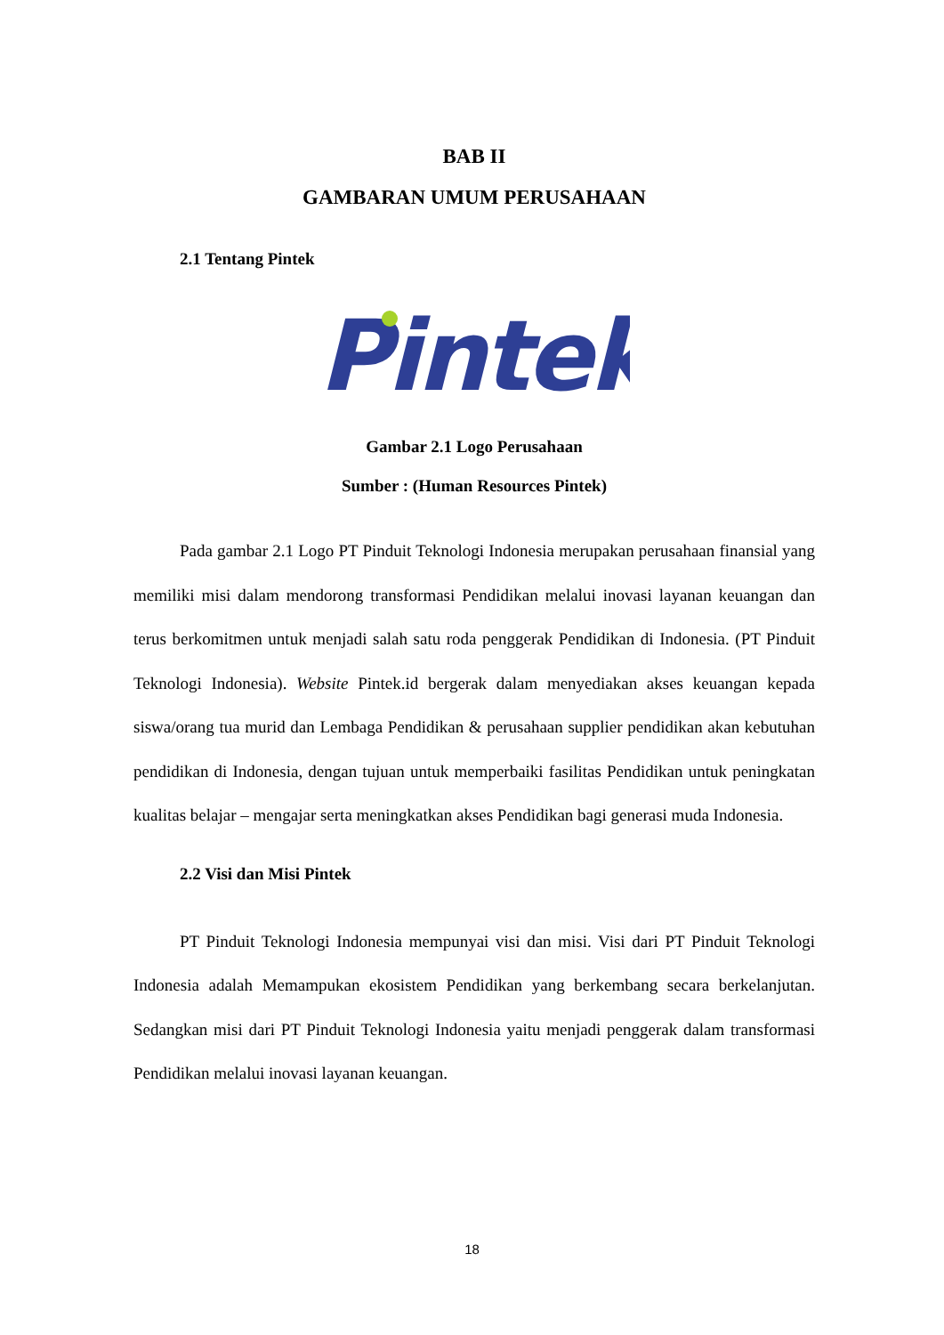BAB II
GAMBARAN UMUM PERUSAHAAN
2.1 Tentang Pintek
Pintek
Gambar 2.1 Logo Perusahaan
Sumber : (Human Resources Pintek)
Pada gambar 2.1 Logo PT Pinduit Teknologi Indonesia merupakan perusahaan finansial yang memiliki misi dalam mendorong transformasi Pendidikan melalui inovasi layanan keuangan dan terus berkomitmen untuk menjadi salah satu roda penggerak Pendidikan di Indonesia. (PT Pinduit Teknologi Indonesia). Website Pintek.id bergerak dalam menyediakan akses keuangan kepada siswa/orang tua murid dan Lembaga Pendidikan & perusahaan supplier pendidikan akan kebutuhan pendidikan di Indonesia, dengan tujuan untuk memperbaiki fasilitas Pendidikan untuk peningkatan kualitas belajar – mengajar serta meningkatkan akses Pendidikan bagi generasi muda Indonesia.
2.2 Visi dan Misi Pintek
PT Pinduit Teknologi Indonesia mempunyai visi dan misi. Visi dari PT Pinduit Teknologi Indonesia adalah Memampukan ekosistem Pendidikan yang berkembang secara berkelanjutan. Sedangkan misi dari PT Pinduit Teknologi Indonesia yaitu menjadi penggerak dalam transformasi Pendidikan melalui inovasi layanan keuangan.
18